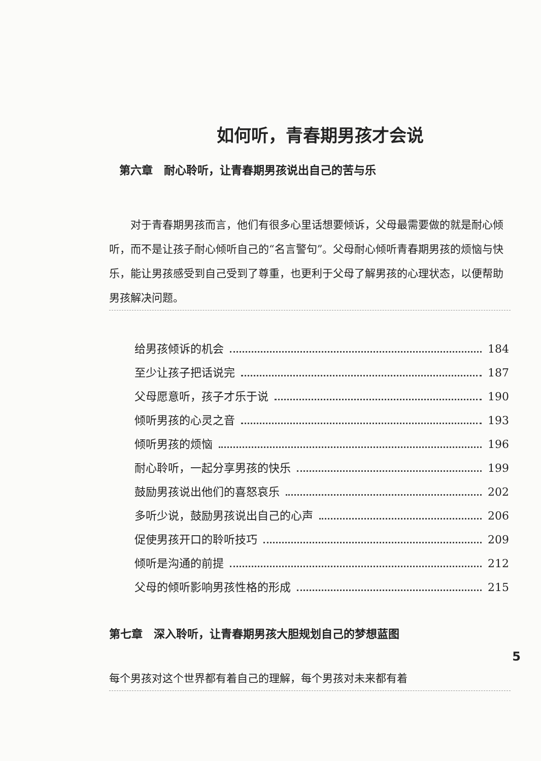如何听，青春期男孩才会说
第六章　耐心聆听，让青春期男孩说出自己的苦与乐
对于青春期男孩而言，他们有很多心里话想要倾诉，父母最需要做的就是耐心倾听，而不是让孩子耐心倾听自己的“名言警句”。父母耐心倾听青春期男孩的烦恼与快乐，能让男孩感受到自己受到了尊重，也更利于父母了解男孩的心理状态，以便帮助男孩解决问题。
给男孩倾诉的机会 184
至少让孩子把话说完 187
父母愿意听，孩子才乐于说 190
倾听男孩的心灵之音 193
倾听男孩的烦恼 196
耐心聆听，一起分享男孩的快乐 199
鼓励男孩说出他们的喜怒哀乐 202
多听少说，鼓励男孩说出自己的心声 206
促使男孩开口的聆听技巧 209
倾听是沟通的前提 212
父母的倾听影响男孩性格的形成 215
第七章　深入聆听，让青春期男孩大胆规划自己的梦想蓝图
每个男孩对这个世界都有着自己的理解，每个男孩对未来都有着
5